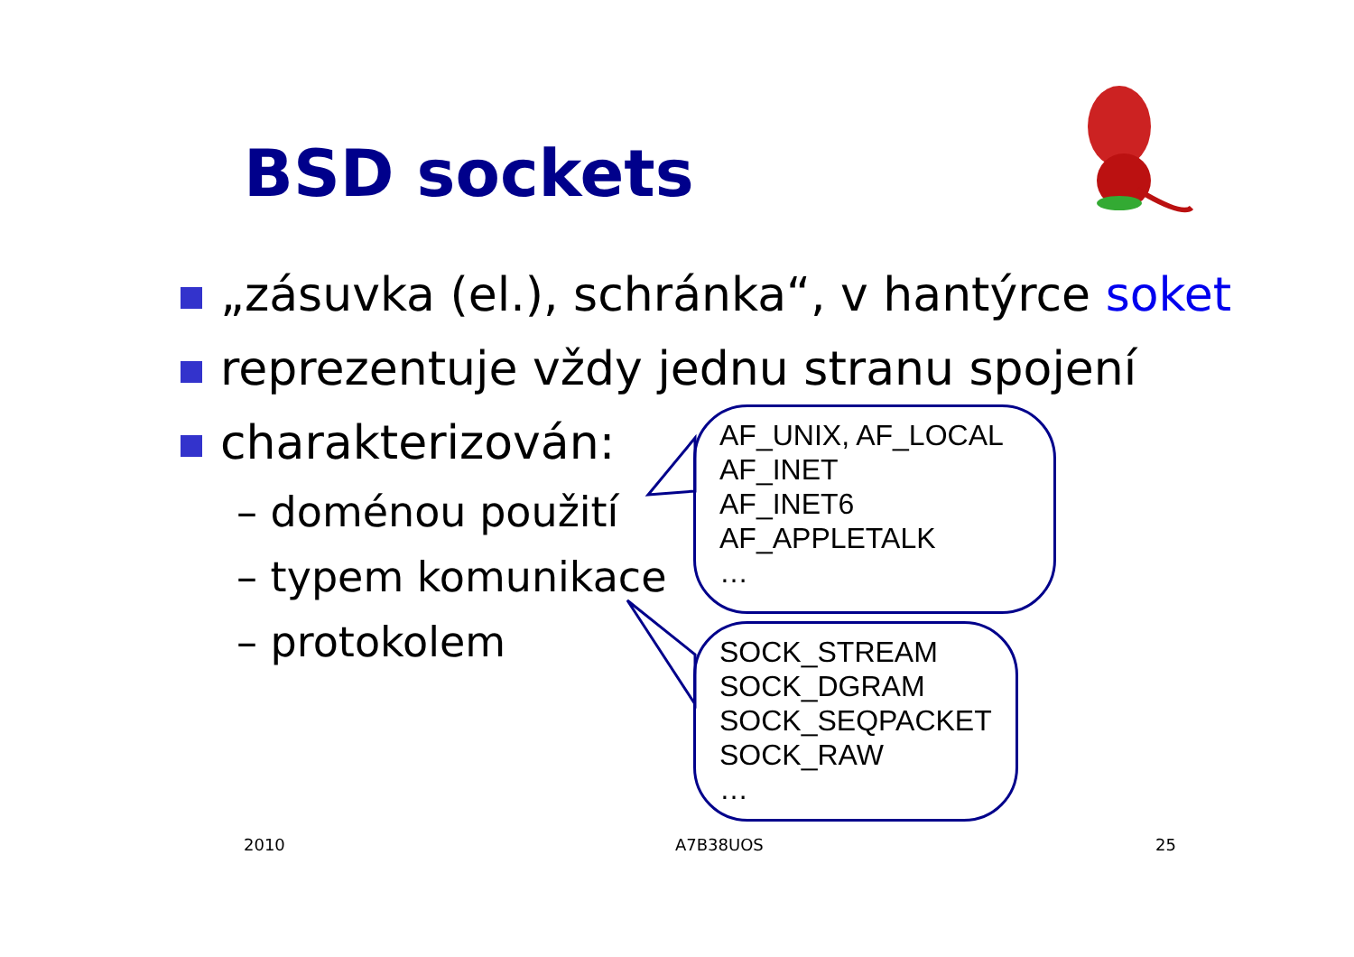BSD sockets
„zásuvka (el.), schránka“, v hantýrce soket
reprezentuje vždy jednu stranu spojení
charakterizován:
– doménou použití
– typem komunikace
– protokolem
AF_UNIX, AF_LOCAL
AF_INET
AF_INET6
AF_APPLETALK
…
SOCK_STREAM
SOCK_DGRAM
SOCK_SEQPACKET
SOCK_RAW
…
2010 A7B38UOS 25